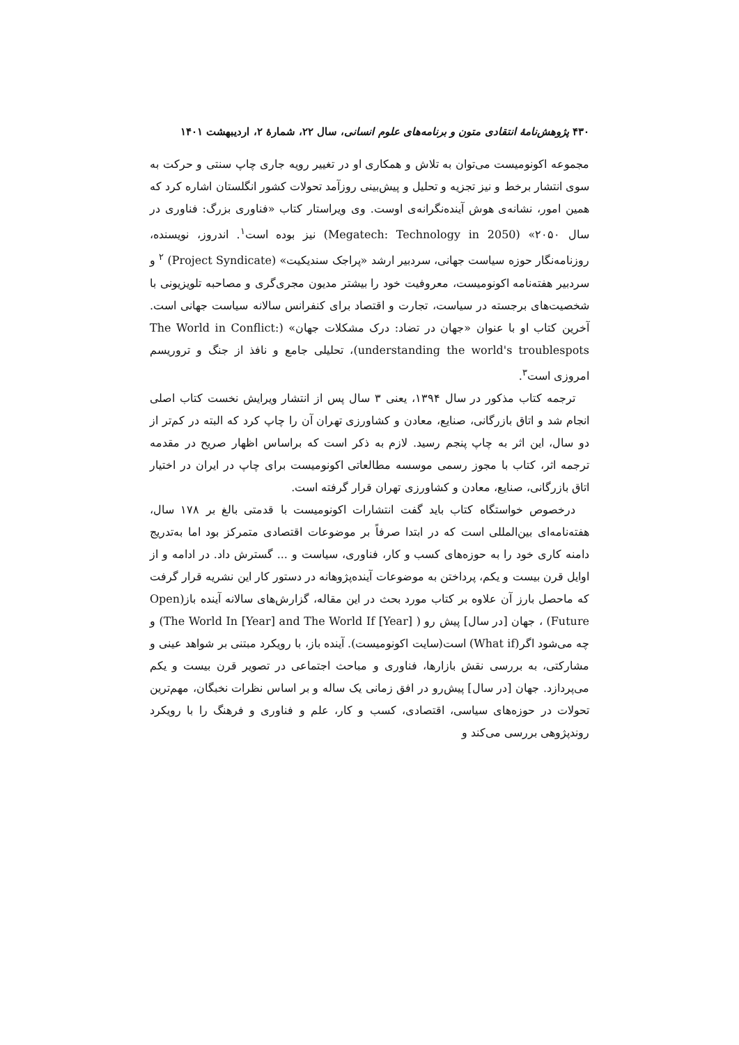۴۳۰ پژوهش‌نامهٔ انتقادی متون و برنامه‌های علوم انسانی، سال ۲۲، شمارهٔ ۲، اردیبهشت ۱۴۰۱
مجموعه اکونومیست می‌توان به تلاش و همکاری او در تغییر رویه جاری چاپ سنتی و حرکت به سوی انتشار برخط و نیز تجزیه و تحلیل و پیش‌بینی روزآمد تحولات کشور انگلستان اشاره کرد که همین امور، نشانه‌ی هوش آینده‌نگرانه‌ی اوست. وی ویراستار کتاب «فناوری بزرگ: فناوری در سال ۲۰۵۰» (Megatech: Technology in 2050) نیز بوده است<sup>۱</sup>. اندروز، نویسنده، روزنامه‌نگار حوزه سیاست جهانی، سردبیر ارشد «پراجک سندیکیت» (Project Syndicate) <sup>۲</sup> و سردبیر هفته‌نامه اکونومیست، معروفیت خود را بیشتر مدیون مجری‌گری و مصاحبه تلویزیونی با شخصیت‌های برجسته در سیاست، تجارت و اقتصاد برای کنفرانس سالانه سیاست جهانی است. آخرین کتاب او با عنوان «جهان در تضاد: درک مشکلات جهان» (The World in Conflict: understanding the world's troublespots)، تحلیلی جامع و نافذ از جنگ و تروریسم امروزی است<sup>۳</sup>.
ترجمه کتاب مذکور در سال ۱۳۹۴، یعنی ۳ سال پس از انتشار ویرایش نخست کتاب اصلی انجام شد و اتاق بازرگانی، صنایع، معادن و کشاورزی تهران آن را چاپ کرد که البته در کم‌تر از دو سال، این اثر به چاپ پنجم رسید. لازم به ذکر است که براساس اظهار صریح در مقدمه ترجمه اثر، کتاب با مجوز رسمی موسسه مطالعاتی اکونومیست برای چاپ در ایران در اختیار اتاق بازرگانی، صنایع، معادن و کشاورزی تهران قرار گرفته است.
درخصوص خواستگاه کتاب باید گفت انتشارات اکونومیست با قدمتی بالغ بر ۱۷۸ سال، هفته‌نامه‌ای بین‌المللی است که در ابتدا صرفاً بر موضوعات اقتصادی متمرکز بود اما به‌تدریج دامنه کاری خود را به حوزه‌های کسب و کار، فناوری، سیاست و ... گسترش داد. در ادامه و از اوایل قرن بیست و یکم، پرداختن به موضوعات آینده‌پژوهانه در دستور کار این نشریه قرار گرفت که ماحصل بارز آن علاوه بر کتاب مورد بحث در این مقاله، گزارش‌های سالانه آینده باز(Open Future) ، جهان [در سال] پیش رو ( The World In [Year] and The World If [Year]) و چه می‌شود اگر(What if) است(سایت اکونومیست). آینده باز، با رویکرد مبتنی بر شواهد عینی و مشارکتی، به بررسی نقش بازارها، فناوری و مباحث اجتماعی در تصویر قرن بیست و یکم می‌پردازد. جهان [در سال] پیش‌رو در افق زمانی یک ساله و بر اساس نظرات نخبگان، مهم‌ترین تحولات در حوزه‌های سیاسی، اقتصادی، کسب و کار، علم و فناوری و فرهنگ را با رویکرد روندپژوهی بررسی می‌کند و